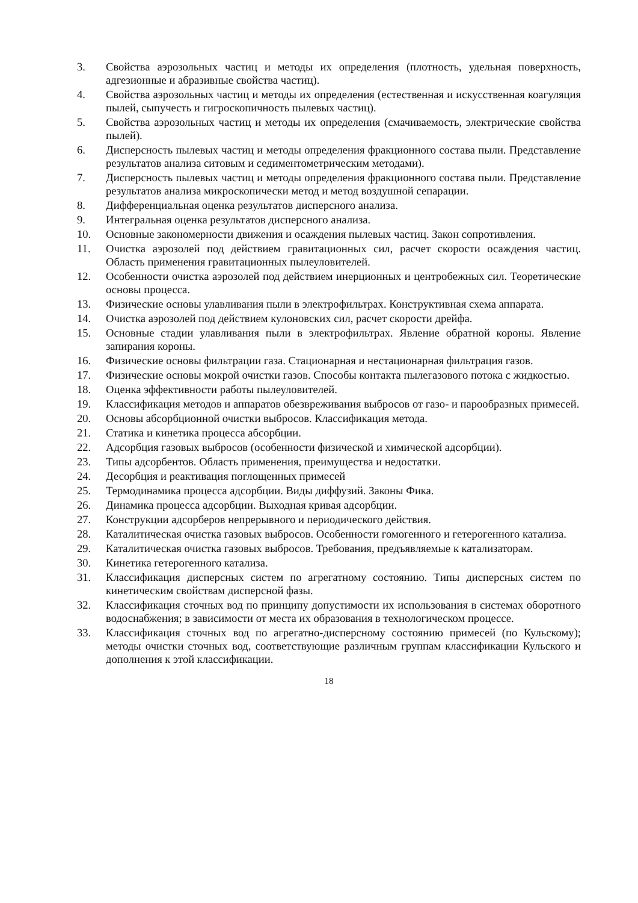3. Свойства аэрозольных частиц и методы их определения (плотность, удельная поверхность, адгезионные и абразивные свойства частиц).
4. Свойства аэрозольных частиц и методы их определения (естественная и искусственная коагуляция пылей, сыпучесть и гигроскопичность пылевых частиц).
5. Свойства аэрозольных частиц и методы их определения (смачиваемость, электрические свойства пылей).
6. Дисперсность пылевых частиц и методы определения фракционного состава пыли. Представление результатов анализа ситовым и седиментометрическим методами).
7. Дисперсность пылевых частиц и методы определения фракционного состава пыли. Представление результатов анализа микроскопически метод и метод воздушной сепарации.
8. Дифференциальная оценка результатов дисперсного анализа.
9. Интегральная оценка результатов дисперсного анализа.
10. Основные закономерности движения и осаждения пылевых частиц. Закон сопротивления.
11. Очистка аэрозолей под действием гравитационных сил, расчет скорости осаждения частиц. Область применения гравитационных пылеуловителей.
12. Особенности очистка аэрозолей под действием инерционных и центробежных сил. Теоретические основы процесса.
13. Физические основы улавливания пыли в электрофильтрах. Конструктивная схема аппарата.
14. Очистка аэрозолей под действием кулоновских сил, расчет скорости дрейфа.
15. Основные стадии улавливания пыли в электрофильтрах. Явление обратной короны. Явление запирания короны.
16. Физические основы фильтрации газа. Стационарная и нестационарная фильтрация газов.
17. Физические основы мокрой очистки газов. Способы контакта пылегазового потока с жидкостью.
18. Оценка эффективности работы пылеуловителей.
19. Классификация методов и аппаратов обезвреживания выбросов от газо- и парообразных примесей.
20. Основы абсорбционной очистки выбросов. Классификация метода.
21. Статика и кинетика процесса абсорбции.
22. Адсорбция газовых выбросов (особенности физической и химической адсорбции).
23. Типы адсорбентов. Область применения, преимущества и недостатки.
24. Десорбция и реактивация поглощенных примесей
25. Термодинамика процесса адсорбции. Виды диффузий. Законы Фика.
26. Динамика процесса адсорбции. Выходная кривая адсорбции.
27. Конструкции адсорберов непрерывного и периодического действия.
28. Каталитическая очистка газовых выбросов. Особенности гомогенного и гетерогенного катализа.
29. Каталитическая очистка газовых выбросов. Требования, предъявляемые к катализаторам.
30. Кинетика гетерогенного катализа.
31. Классификация дисперсных систем по агрегатному состоянию. Типы дисперсных систем по кинетическим свойствам дисперсной фазы.
32. Классификация сточных вод по принципу допустимости их использования в системах оборотного водоснабжения; в зависимости от места их образования в технологическом процессе.
33. Классификация сточных вод по агрегатно-дисперсному состоянию примесей (по Кульскому); методы очистки сточных вод, соответствующие различным группам классификации Кульского и дополнения к этой классификации.
18